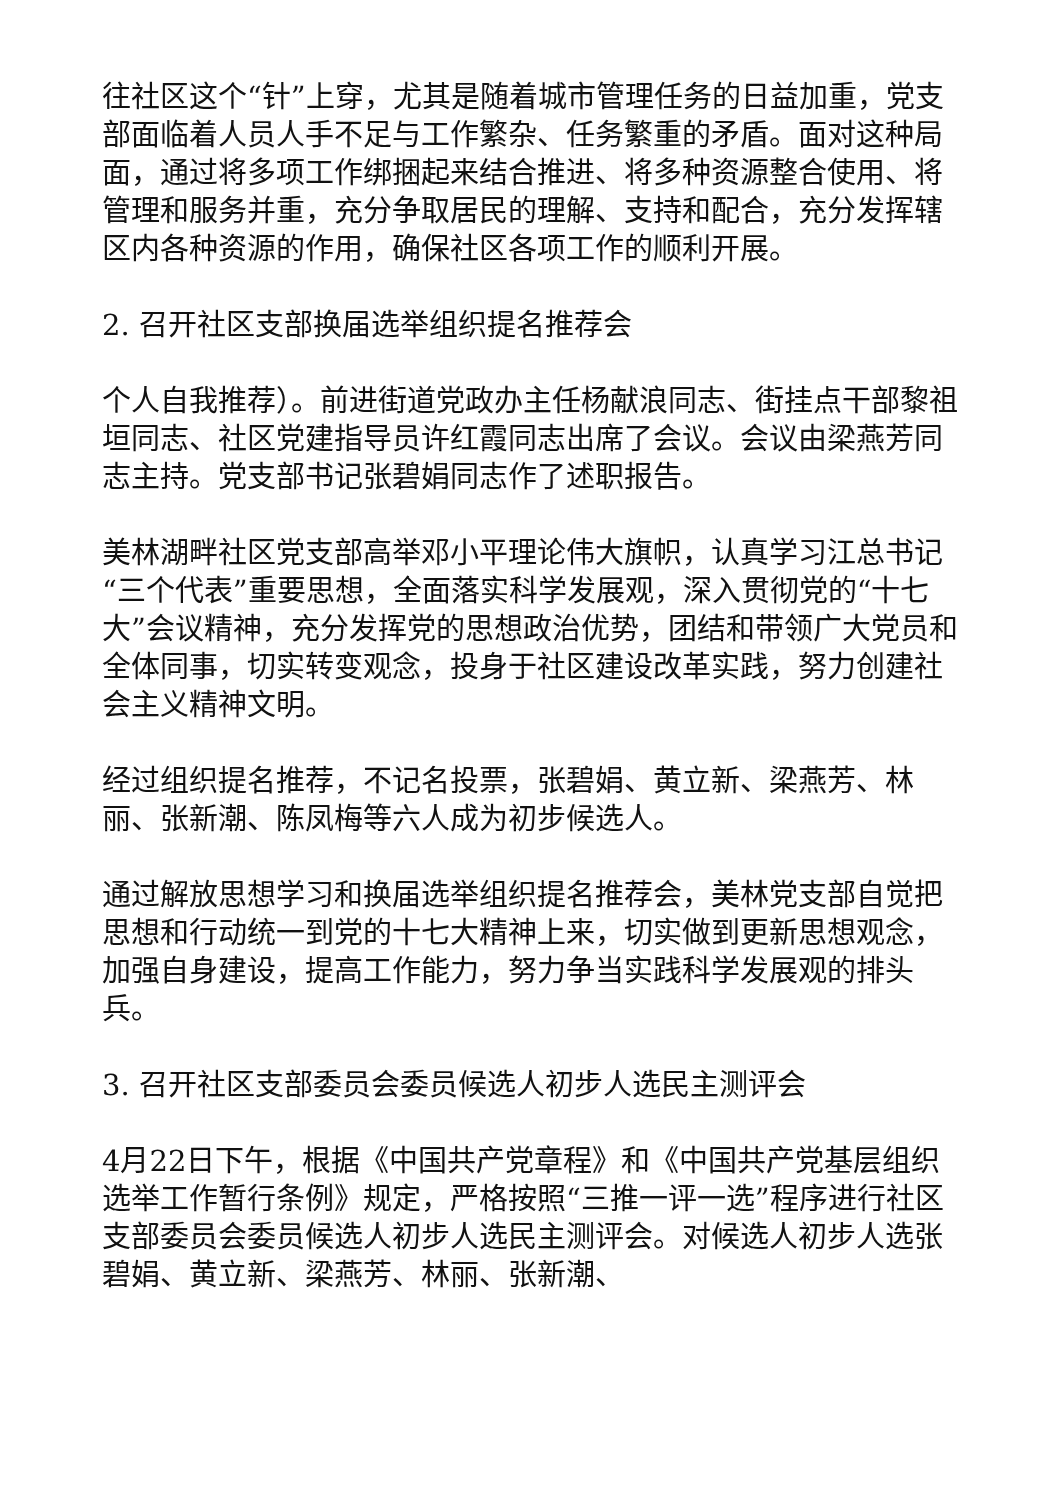往社区这个“针”上穿，尤其是随着城市管理任务的日益加重，党支部面临着人员人手不足与工作繁杂、任务繁重的矛盾。面对这种局面，通过将多项工作绑捆起来结合推进、将多种资源整合使用、将管理和服务并重，充分争取居民的理解、支持和配合，充分发挥辖区内各种资源的作用，确保社区各项工作的顺利开展。
2. 召开社区支部换届选举组织提名推荐会
个人自我推荐）。前进街道党政办主任杨献浪同志、街挂点干部黎祖垣同志、社区党建指导员许红霞同志出席了会议。会议由梁燕芳同志主持。党支部书记张碧娟同志作了述职报告。
美林湖畔社区党支部高举邓小平理论伟大旗帜，认真学习江总书记“三个代表”重要思想，全面落实科学发展观，深入贯彻党的“十七大”会议精神，充分发挥党的思想政治优势，团结和带领广大党员和全体同事，切实转变观念，投身于社区建设改革实践，努力创建社会主义精神文明。
经过组织提名推荐，不记名投票，张碧娟、黄立新、梁燕芳、林丽、张新潮、陈凤梅等六人成为初步候选人。
通过解放思想学习和换届选举组织提名推荐会，美林党支部自觉把思想和行动统一到党的十七大精神上来，切实做到更新思想观念，加强自身建设，提高工作能力，努力争当实践科学发展观的排头兵。
3. 召开社区支部委员会委员候选人初步人选民主测评会
4月22日下午，根据《中国共产党章程》和《中国共产党基层组织选举工作暂行条例》规定，严格按照“三推一评一选”程序进行社区支部委员会委员候选人初步人选民主测评会。对候选人初步人选张碧娟、黄立新、梁燕芳、林丽、张新潮、